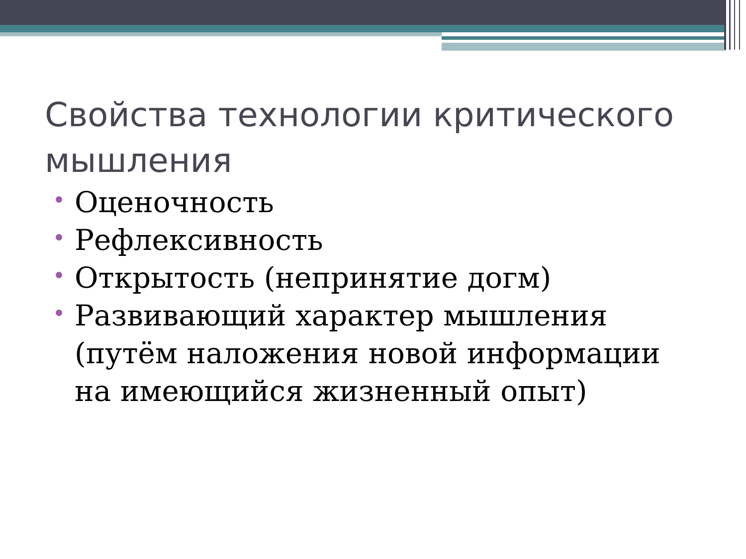Свойства технологии критического мышления
Оценочность
Рефлексивность
Открытость (непринятие догм)
Развивающий характер мышления (путём наложения новой информации на имеющийся жизненный опыт)